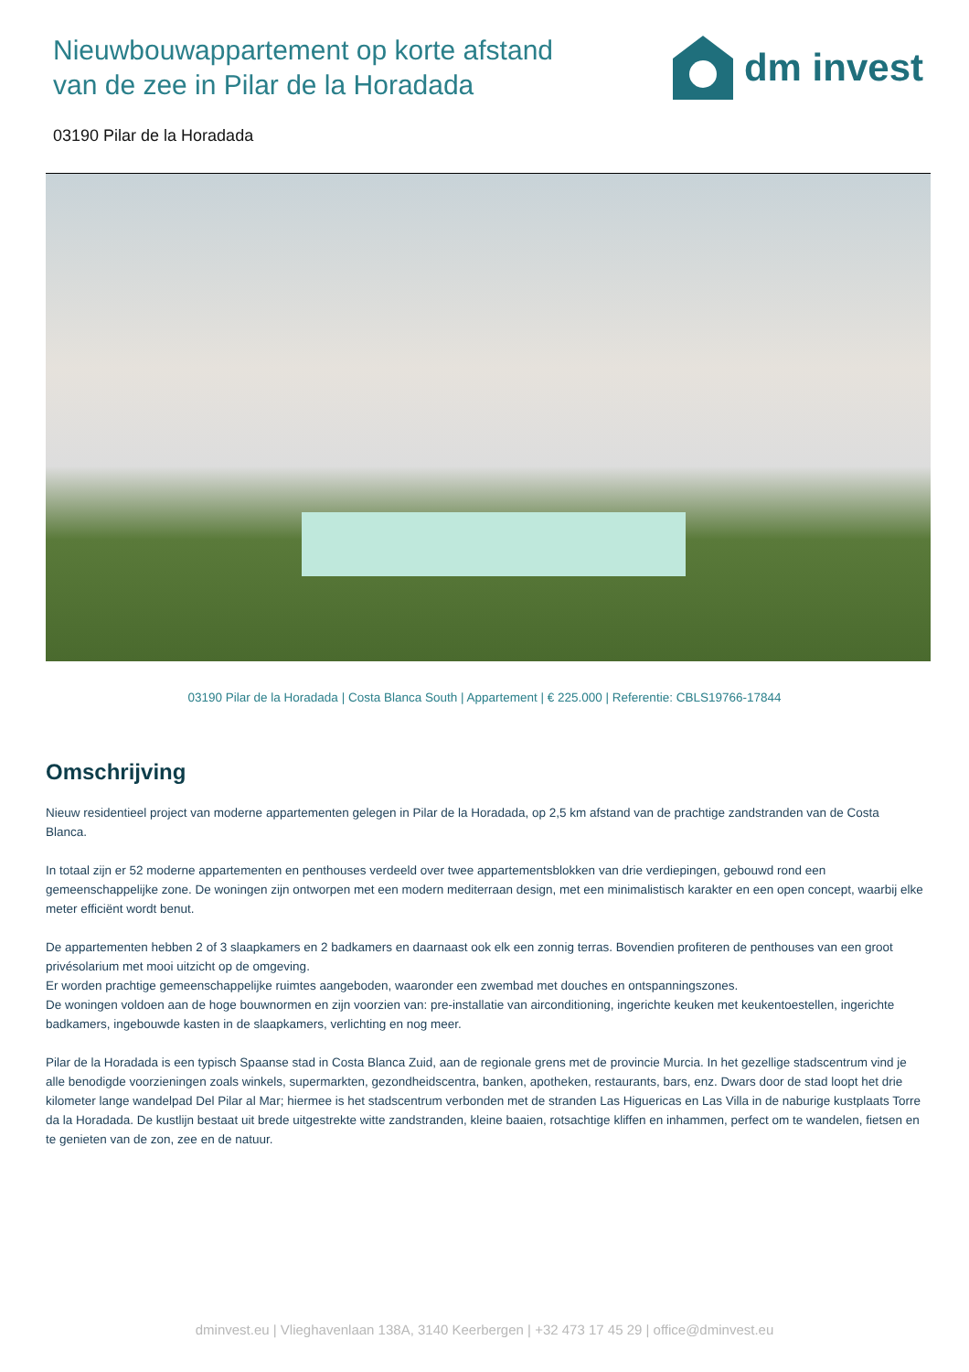Nieuwbouwappartement op korte afstand van de zee in Pilar de la Horadada
dm invest
03190 Pilar de la Horadada
03190 Pilar de la Horadada | Costa Blanca South | Appartement | € 225.000 | Referentie: CBLS19766-17844
Omschrijving
Nieuw residentieel project van moderne appartementen gelegen in Pilar de la Horadada, op 2,5 km afstand van de prachtige zandstranden van de Costa Blanca.
In totaal zijn er 52 moderne appartementen en penthouses verdeeld over twee appartementsblokken van drie verdiepingen, gebouwd rond een gemeenschappelijke zone. De woningen zijn ontworpen met een modern mediterraan design, met een minimalistisch karakter en een open concept, waarbij elke meter efficiënt wordt benut.
De appartementen hebben 2 of 3 slaapkamers en 2 badkamers en daarnaast ook elk een zonnig terras. Bovendien profiteren de penthouses van een groot privésolarium met mooi uitzicht op de omgeving.
Er worden prachtige gemeenschappelijke ruimtes aangeboden, waaronder een zwembad met douches en ontspanningszones.
De woningen voldoen aan de hoge bouwnormen en zijn voorzien van: pre-installatie van airconditioning, ingerichte keuken met keukentoestellen, ingerichte badkamers, ingebouwde kasten in de slaapkamers, verlichting en nog meer.
Pilar de la Horadada is een typisch Spaanse stad in Costa Blanca Zuid, aan de regionale grens met de provincie Murcia. In het gezellige stadscentrum vind je alle benodigde voorzieningen zoals winkels, supermarkten, gezondheidscentra, banken, apotheken, restaurants, bars, enz. Dwars door de stad loopt het drie kilometer lange wandelpad Del Pilar al Mar; hiermee is het stadscentrum verbonden met de stranden Las Higuericas en Las Villa in de naburige kustplaats Torre da la Horadada. De kustlijn bestaat uit brede uitgestrekte witte zandstranden, kleine baaien, rotsachtige kliffen en inhammen, perfect om te wandelen, fietsen en te genieten van de zon, zee en de natuur.
dminvest.eu | Vlieghavenlaan 138A, 3140 Keerbergen | +32 473 17 45 29 | office@dminvest.eu